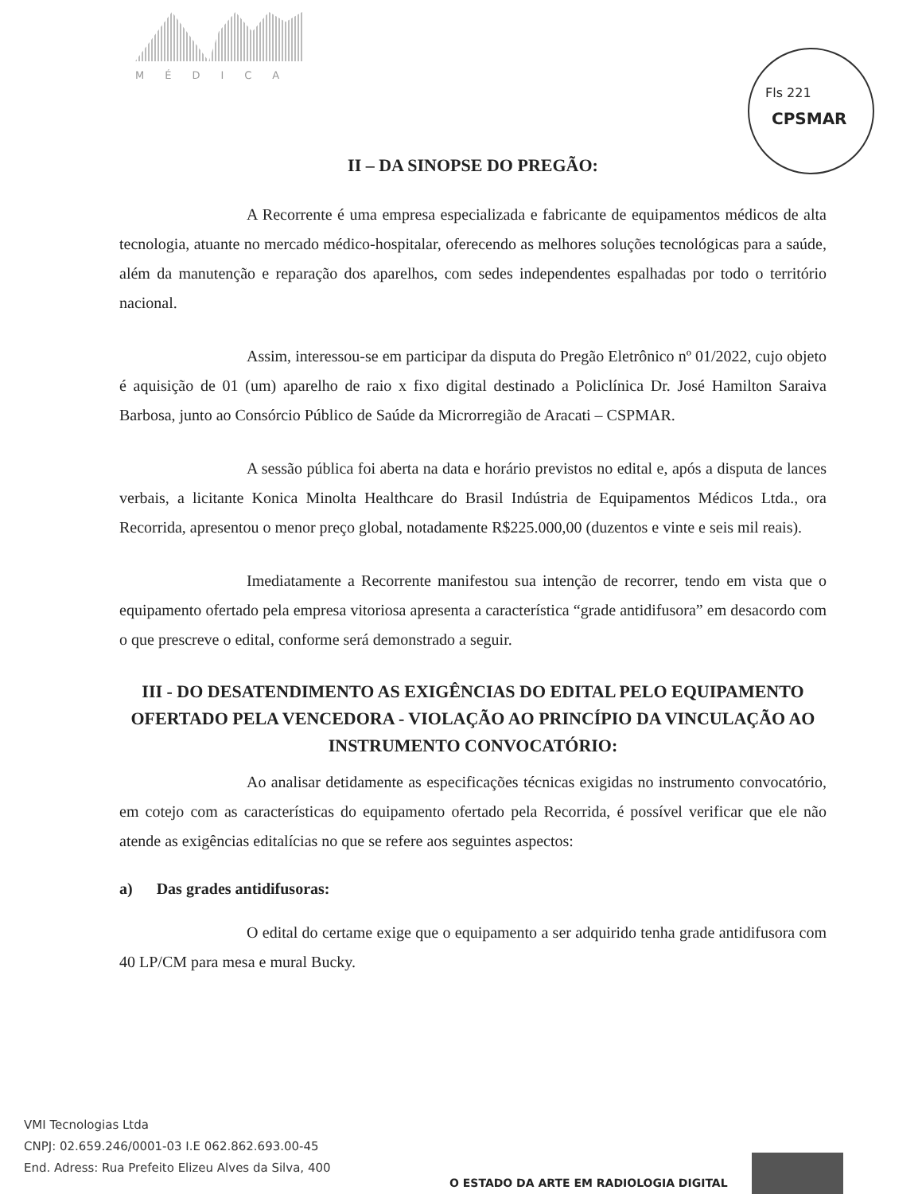MÉDICA
Fls 221
CPSMAR
II – DA SINOPSE DO PREGÃO:
A Recorrente é uma empresa especializada e fabricante de equipamentos médicos de alta tecnologia, atuante no mercado médico-hospitalar, oferecendo as melhores soluções tecnológicas para a saúde, além da manutenção e reparação dos aparelhos, com sedes independentes espalhadas por todo o território nacional.
Assim, interessou-se em participar da disputa do Pregão Eletrônico nº 01/2022, cujo objeto é aquisição de 01 (um) aparelho de raio x fixo digital destinado a Policlínica Dr. José Hamilton Saraiva Barbosa, junto ao Consórcio Público de Saúde da Microrregião de Aracati – CSPMAR.
A sessão pública foi aberta na data e horário previstos no edital e, após a disputa de lances verbais, a licitante Konica Minolta Healthcare do Brasil Indústria de Equipamentos Médicos Ltda., ora Recorrida, apresentou o menor preço global, notadamente R$225.000,00 (duzentos e vinte e seis mil reais).
Imediatamente a Recorrente manifestou sua intenção de recorrer, tendo em vista que o equipamento ofertado pela empresa vitoriosa apresenta a característica “grade antidifusora” em desacordo com o que prescreve o edital, conforme será demonstrado a seguir.
III - DO DESATENDIMENTO AS EXIGÊNCIAS DO EDITAL PELO EQUIPAMENTO OFERTADO PELA VENCEDORA - VIOLAÇÃO AO PRINCÍPIO DA VINCULAÇÃO AO INSTRUMENTO CONVOCATÓRIO:
Ao analisar detidamente as especificações técnicas exigidas no instrumento convocatório, em cotejo com as características do equipamento ofertado pela Recorrida, é possível verificar que ele não atende as exigências editalícias no que se refere aos seguintes aspectos:
a) Das grades antidifusoras:
O edital do certame exige que o equipamento a ser adquirido tenha grade antidifusora com 40 LP/CM para mesa e mural Bucky.
VMI Tecnologias Ltda
CNPJ: 02.659.246/0001-03 I.E 062.862.693.00-45
End. Adress: Rua Prefeito Elizeu Alves da Silva, 400
O ESTADO DA ARTE EM RADIOLOGIA DIGITAL